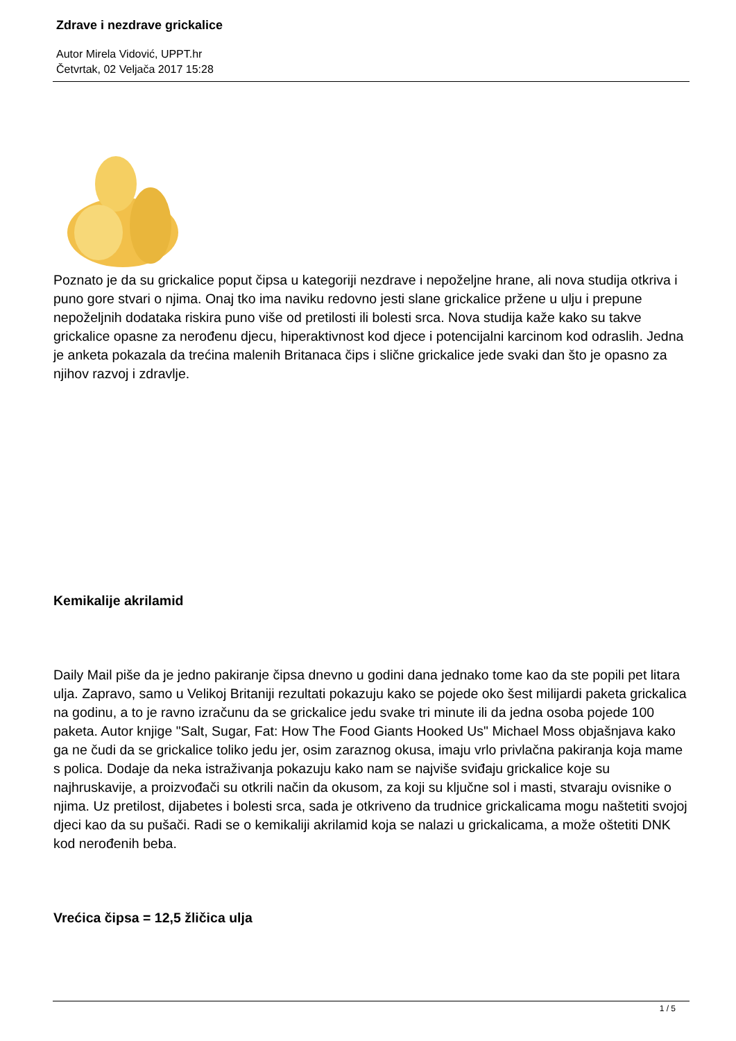Zdrave i nezdrave grickalice
Autor Mirela Vidović, UPPT.hr
Četvrtak, 02 Veljača 2017 15:28
Poznato je da su grickalice poput čipsa u kategoriji nezdrave i nepoželjne hrane, ali nova studija otkriva i puno gore stvari o njima. Onaj tko ima naviku redovno jesti slane grickalice pržene u ulju i prepune nepoželjnih dodataka riskira puno više od pretilosti ili bolesti srca. Nova studija kaže kako su takve grickalice opasne za nerođenu djecu, hiperaktivnost kod djece i potencijalni karcinom kod odraslih. Jedna je anketa pokazala da trećina malenih Britanaca čips i slične grickalice jede svaki dan što je opasno za njihov razvoj i zdravlje.
Kemikalije akrilamid
Daily Mail piše da je jedno pakiranje čipsa dnevno u godini dana jednako tome kao da ste popili pet litara ulja. Zapravo, samo u Velikoj Britaniji rezultati pokazuju kako se pojede oko šest milijardi paketa grickalica na godinu, a to je ravno izračunu da se grickalice jedu svake tri minute ili da jedna osoba pojede 100 paketa. Autor knjige "Salt, Sugar, Fat: How The Food Giants Hooked Us" Michael Moss objašnjava kako ga ne čudi da se grickalice toliko jedu jer, osim zaraznog okusa, imaju vrlo privlačna pakiranja koja mame s polica. Dodaje da neka istraživanja pokazuju kako nam se najviše sviđaju grickalice koje su najhruskavije, a proizvođači su otkrili način da okusom, za koji su ključne sol i masti, stvaraju ovisnike o njima. Uz pretilost, dijabetes i bolesti srca, sada je otkriveno da trudnice grickalicama mogu naštetiti svojoj djeci kao da su pušači. Radi se o kemikaliji akrilamid koja se nalazi u grickalicama, a može oštetiti DNK kod nerođenih beba.
Vrećica čipsa = 12,5 žličica ulja
1 / 5